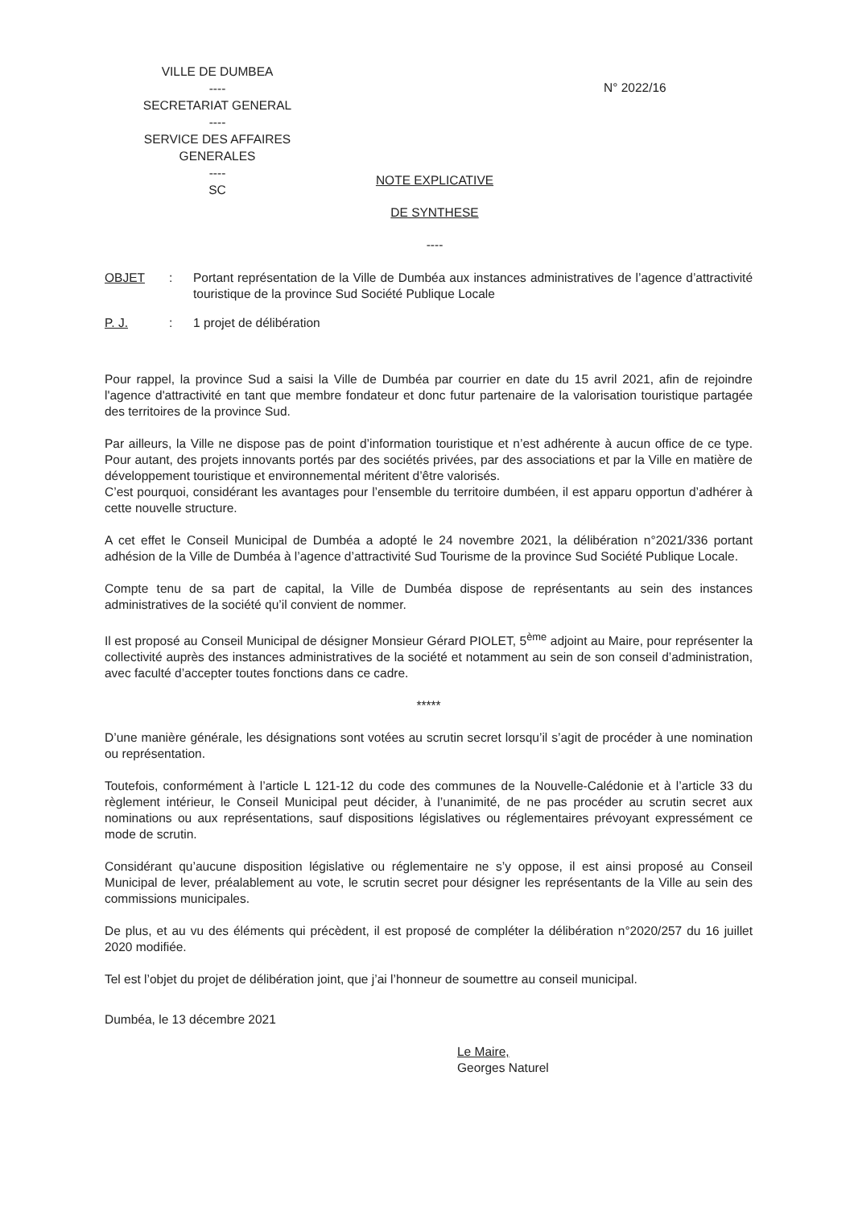VILLE DE DUMBEA
----
SECRETARIAT GENERAL
----
SERVICE DES AFFAIRES GENERALES
----
SC
N° 2022/16
NOTE EXPLICATIVE
DE SYNTHESE
----
OBJET: Portant représentation de la Ville de Dumbéa aux instances administratives de l’agence d’attractivité touristique de la province Sud Société Publique Locale
P. J.: 1 projet de délibération
Pour rappel, la province Sud a saisi la Ville de Dumbéa par courrier en date du 15 avril 2021, afin de rejoindre l'agence d'attractivité en tant que membre fondateur et donc futur partenaire de la valorisation touristique partagée des territoires de la province Sud.
Par ailleurs, la Ville ne dispose pas de point d’information touristique et n’est adhérente à aucun office de ce type. Pour autant, des projets innovants portés par des sociétés privées, par des associations et par la Ville en matière de développement touristique et environnemental méritent d’être valorisés.
C’est pourquoi, considérant les avantages pour l’ensemble du territoire dumbéen, il est apparu opportun d’adhérer à cette nouvelle structure.
A cet effet le Conseil Municipal de Dumbéa a adopté le 24 novembre 2021, la délibération n°2021/336 portant adhésion de la Ville de Dumbéa à l’agence d’attractivité Sud Tourisme de la province Sud Société Publique Locale.
Compte tenu de sa part de capital, la Ville de Dumbéa dispose de représentants au sein des instances administratives de la société qu’il convient de nommer.
Il est proposé au Conseil Municipal de désigner Monsieur Gérard PIOLET, 5<sup>ème</sup> adjoint au Maire, pour représenter la collectivité auprès des instances administratives de la société et notamment au sein de son conseil d’administration, avec faculté d’accepter toutes fonctions dans ce cadre.
*****
D’une manière générale, les désignations sont votées au scrutin secret lorsqu’il s’agit de procéder à une nomination ou représentation.
Toutefois, conformément à l’article L 121-12 du code des communes de la Nouvelle-Calédonie et à l’article 33 du règlement intérieur, le Conseil Municipal peut décider, à l’unanimité, de ne pas procéder au scrutin secret aux nominations ou aux représentations, sauf dispositions législatives ou réglementaires prévoyant expressément ce mode de scrutin.
Considérant qu’aucune disposition législative ou réglementaire ne s’y oppose, il est ainsi proposé au Conseil Municipal de lever, préalablement au vote, le scrutin secret pour désigner les représentants de la Ville au sein des commissions municipales.
De plus, et au vu des éléments qui précèdent, il est proposé de compléter la délibération n°2020/257 du 16 juillet 2020 modifiée.
Tel est l’objet du projet de délibération joint, que j’ai l’honneur de soumettre au conseil municipal.
Dumbéa, le 13 décembre 2021
Le Maire,
Georges Naturel